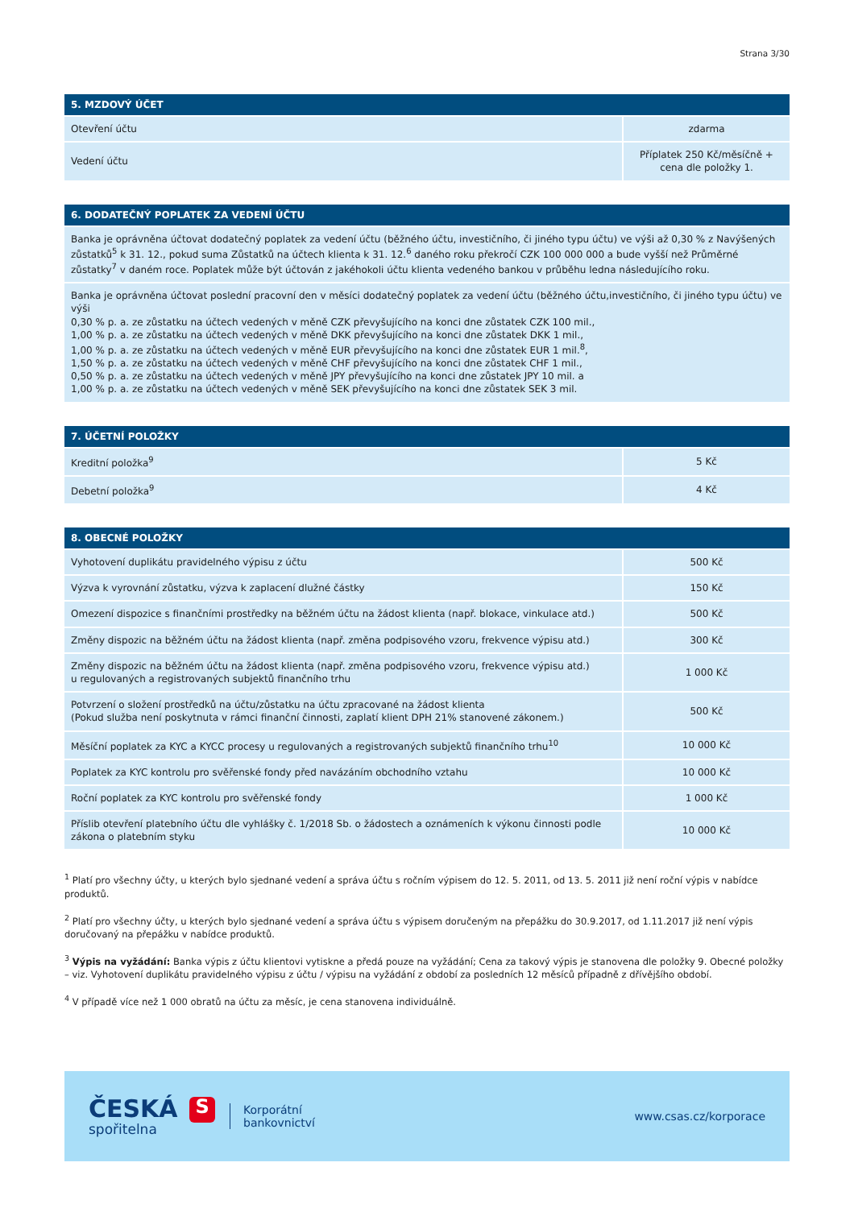Strana 3/30
| 5. MZDOVÝ ÚČET | |
| --- | --- |
| Otevření účtu | zdarma |
| Vedení účtu | Příplatek 250 Kč/měsíčně + cena dle položky 1. |
| 6. DODATEČNÝ POPLATEK ZA VEDENÍ ÚČTU |
| --- |
| Banka je oprávněna účtovat dodatečný poplatek za vedení účtu (běžného účtu, investičního, či jiného typu účtu) ve výši až 0,30 % z Navýšených zůstatků<sup>5</sup> k 31. 12., pokud suma Zůstatků na účtech klienta k 31. 12.<sup>6</sup> daného roku překročí CZK 100 000 000 a bude vyšší než Průměrné zůstatky<sup>7</sup> v daném roce. Poplatek může být účtován z jakéhokoli účtu klienta vedeného bankou v průběhu ledna následujícího roku. |
| Banka je oprávněna účtovat poslední pracovní den v měsíci dodatečný poplatek za vedení účtu (běžného účtu,investičního, či jiného typu účtu) ve výši 0,30 % p. a. ze zůstatku na účtech vedených v měně CZK převyšujícího na konci dne zůstatek CZK 100 mil., 1,00 % p. a. ze zůstatku na účtech vedených v měně DKK převyšujícího na konci dne zůstatek DKK 1 mil., 1,00 % p. a. ze zůstatku na účtech vedených v měně EUR převyšujícího na konci dne zůstatek EUR 1 mil.<sup>8</sup>, 1,50 % p. a. ze zůstatku na účtech vedených v měně CHF převyšujícího na konci dne zůstatek CHF 1 mil., 0,50 % p. a. ze zůstatku na účtech vedených v měně JPY převyšujícího na konci dne zůstatek JPY 10 mil. a 1,00 % p. a. ze zůstatku na účtech vedených v měně SEK převyšujícího na konci dne zůstatek SEK 3 mil. |
| 7. ÚČETNÍ POLOŽKY | |
| --- | --- |
| Kreditní položka<sup>9</sup> | 5 Kč |
| Debetní položka<sup>9</sup> | 4 Kč |
| 8. OBECNÉ POLOŽKY | |
| --- | --- |
| Vyhotovení duplikátu pravidelného výpisu z účtu | 500 Kč |
| Výzva k vyrovnání zůstatku, výzva k zaplacení dlužné částky | 150 Kč |
| Omezení dispozice s finančními prostředky na běžném účtu na žádost klienta (např. blokace, vinkulace atd.) | 500 Kč |
| Změny dispozic na běžném účtu na žádost klienta (např. změna podpisového vzoru, frekvence výpisu atd.) | 300 Kč |
| Změny dispozic na běžném účtu na žádost klienta (např. změna podpisového vzoru, frekvence výpisu atd.) u regulovaných a registrovaných subjektů finančního trhu | 1 000 Kč |
| Potvrzení o složení prostředků na účtu/zůstatku na účtu zpracované na žádost klienta (Pokud služba není poskytnuta v rámci finanční činnosti, zaplatí klient DPH 21% stanovené zákonem.) | 500 Kč |
| Měsíční poplatek za KYC a KYCC procesy u regulovaných a registrovaných subjektů finančního trhu<sup>10</sup> | 10 000 Kč |
| Poplatek za KYC kontrolu pro svěřenské fondy před navázáním obchodního vztahu | 10 000 Kč |
| Roční poplatek za KYC kontrolu pro svěřenské fondy | 1 000 Kč |
| Příslib otevření platebního účtu dle vyhlášky č. 1/2018 Sb. o žádostech a oznámeních k výkonu činnosti podle zákona o platebním styku | 10 000 Kč |
<sup>1</sup> Platí pro všechny účty, u kterých bylo sjednané vedení a správa účtu s ročním výpisem do 12. 5. 2011, od 13. 5. 2011 již není roční výpis v nabídce produktů.
<sup>2</sup> Platí pro všechny účty, u kterých bylo sjednané vedení a správa účtu s výpisem doručeným na přepážku do 30.9.2017, od 1.11.2017 již není výpis doručovaný na přepážku v nabídce produktů.
<sup>3</sup> Výpis na vyžádání: Banka výpis z účtu klientovi vytiskne a předá pouze na vyžádání; Cena za takový výpis je stanovena dle položky 9. Obecné položky – viz. Vyhotovení duplikátu pravidelného výpisu z účtu / výpisu na vyžádání z období za posledních 12 měsíců případně z dřívějšího období.
<sup>4</sup> V případě více než 1 000 obratů na účtu za měsíc, je cena stanovena individuálně.
ČESKÁ S
spořitelna
Korporátní
bankovnictví
www.csas.cz/korporace